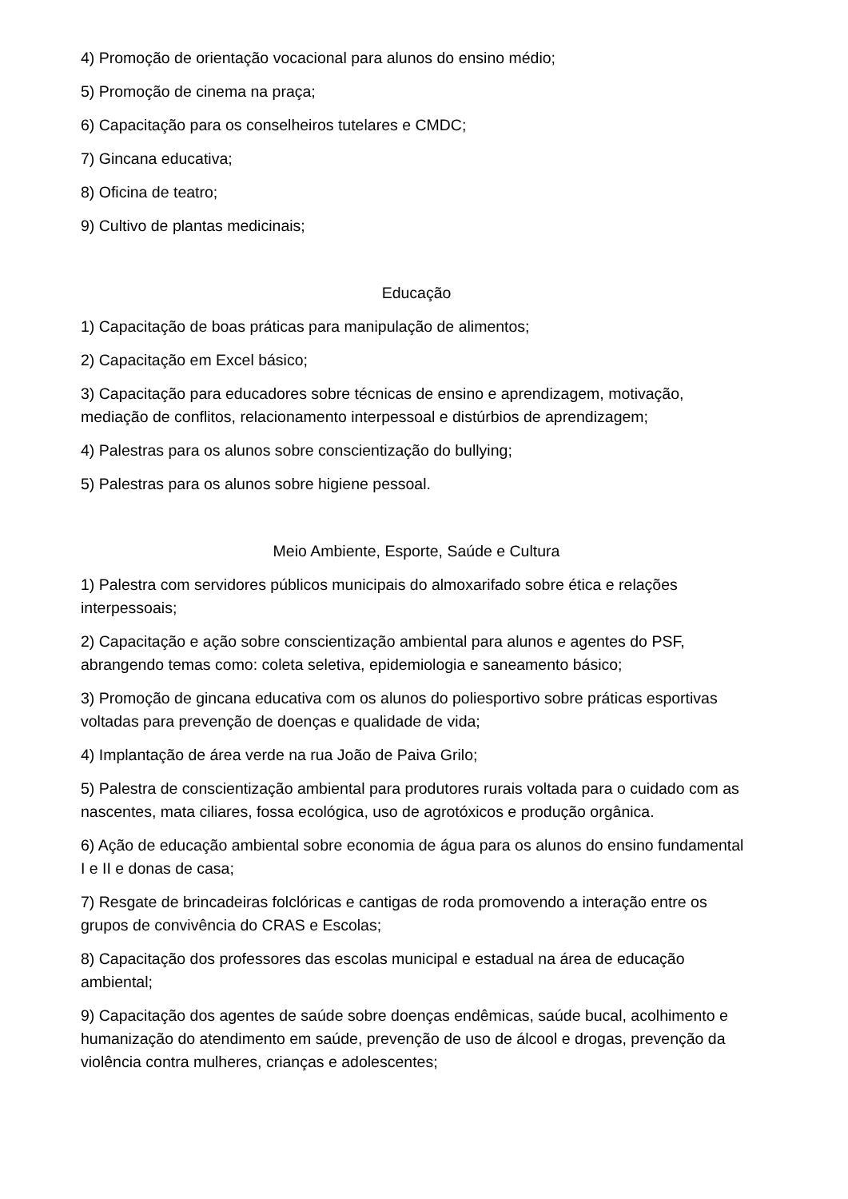4) Promoção de orientação vocacional para alunos do ensino médio;
5) Promoção de cinema na praça;
6) Capacitação para os conselheiros tutelares e CMDC;
7) Gincana educativa;
8) Oficina de teatro;
9) Cultivo de plantas medicinais;
Educação
1) Capacitação de boas práticas para manipulação de alimentos;
2) Capacitação em Excel básico;
3) Capacitação para educadores sobre técnicas de ensino e aprendizagem, motivação, mediação de conflitos, relacionamento interpessoal e distúrbios de aprendizagem;
4) Palestras para os alunos sobre conscientização do bullying;
5) Palestras para os alunos sobre higiene pessoal.
Meio Ambiente, Esporte, Saúde e Cultura
1) Palestra com servidores públicos municipais do almoxarifado sobre ética e relações interpessoais;
2) Capacitação e ação sobre conscientização ambiental para alunos e agentes do PSF, abrangendo temas como: coleta seletiva, epidemiologia e saneamento básico;
3) Promoção de gincana educativa com os alunos do poliesportivo sobre práticas esportivas voltadas para prevenção de doenças e qualidade de vida;
4) Implantação de área verde na rua João de Paiva Grilo;
5) Palestra de conscientização ambiental para produtores rurais voltada para o cuidado com as nascentes, mata ciliares, fossa ecológica, uso de agrotóxicos e produção orgânica.
6) Ação de educação ambiental sobre economia de água para os alunos do ensino fundamental I e II e donas de casa;
7) Resgate de brincadeiras folclóricas e cantigas de roda promovendo a interação entre os grupos de convivência do CRAS e Escolas;
8) Capacitação dos professores das escolas municipal e estadual na área de educação ambiental;
9) Capacitação dos agentes de saúde sobre doenças endêmicas, saúde bucal, acolhimento e humanização do atendimento em saúde, prevenção de uso de álcool e drogas, prevenção da violência contra mulheres, crianças e adolescentes;